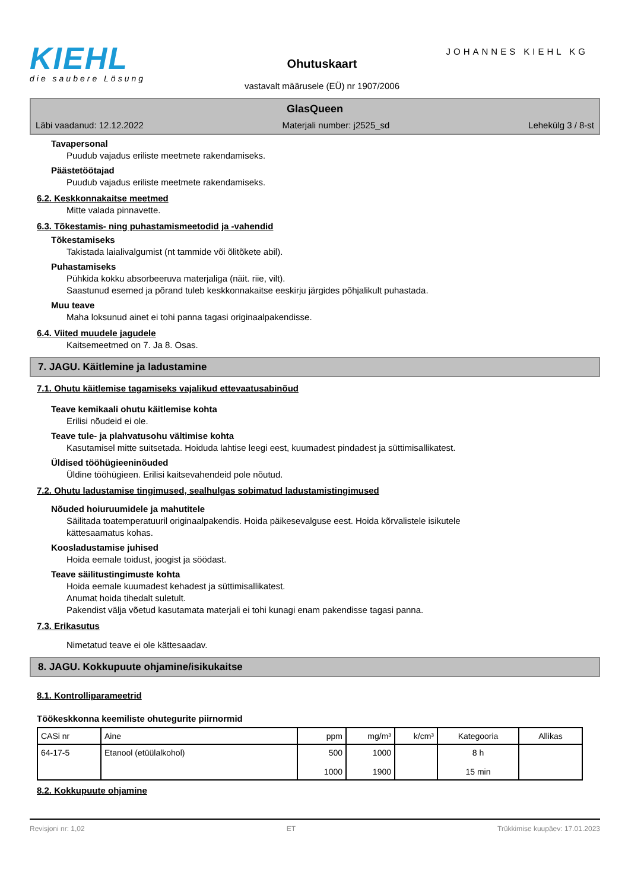KIEHL
die saubere Lösung
Ohutuskaart
JOHANNES KIEHL KG
vastavalt määrusele (EÜ) nr 1907/2006
GlasQueen
Läbi vaadanud: 12.12.2022 Materjali number: j2525_sd Lehekülg 3 / 8-st
Tavapersonal
Puudub vajadus eriliste meetmete rakendamiseks.
Päästetöötajad
Puudub vajadus eriliste meetmete rakendamiseks.
6.2. Keskkonnakaitse meetmed
Mitte valada pinnavette.
6.3. Tõkestamis- ning puhastamismeetodid ja -vahendid
Tõkestamiseks
Takistada laialivalgumist (nt tammide või õlitõkete abil).
Puhastamiseks
Pühkida kokku absorbeeruva materjaliga (näit. riie, vilt).
Saastunud esemed ja põrand tuleb keskkonnakaitse eeskirju järgides põhjalikult puhastada.
Muu teave
Maha loksunud ainet ei tohi panna tagasi originaalpakendisse.
6.4. Viited muudele jagudele
Kaitsemeetmed on 7. Ja 8. Osas.
7. JAGU. Käitlemine ja ladustamine
7.1. Ohutu käitlemise tagamiseks vajalikud ettevaatusabinõud
Teave kemikaali ohutu käitlemise kohta
Erilisi nõudeid ei ole.
Teave tule- ja plahvatusohu vältimise kohta
Kasutamisel mitte suitsetada. Hoiduda lahtise leegi eest, kuumadest pindadest ja süttimisallikatest.
Üldised tööhügieeninõuded
Üldine tööhügieen. Erilisi kaitsevahendeid pole nõutud.
7.2. Ohutu ladustamise tingimused, sealhulgas sobimatud ladustamistingimused
Nõuded hoiuruumidele ja mahutitele
Säilitada toatemperatuuril originaalpakendis. Hoida päikesevalguse eest. Hoida kõrvalistele isikutele
kättesaamatus kohas.
Koosladustamise juhised
Hoida eemale toidust, joogist ja söödast.
Teave säilitustingimuste kohta
Hoida eemale kuumadest kehadest ja süttimisallikatest.
Anumat hoida tihedalt suletult.
Pakendist välja võetud kasutamata materjali ei tohi kunagi enam pakendisse tagasi panna.
7.3. Erikasutus
Nimetatud teave ei ole kättesaadav.
8. JAGU. Kokkupuute ohjamine/isikukaitse
8.1. Kontrolliparameetrid
Töökeskkonna keemiliste ohutegurite piirnormid
| CASi nr | Aine | ppm | mg/m³ | k/cm³ | Kategooria | Allikas |
| --- | --- | --- | --- | --- | --- | --- |
| 64-17-5 | Etanool (etüülalkohol) | 500 1000 | 1000 1900 | | 8 h 15 min | |
8.2. Kokkupuute ohjamine
Revisjoni nr: 1,02 ET Trükkimise kuupäev: 17.01.2023